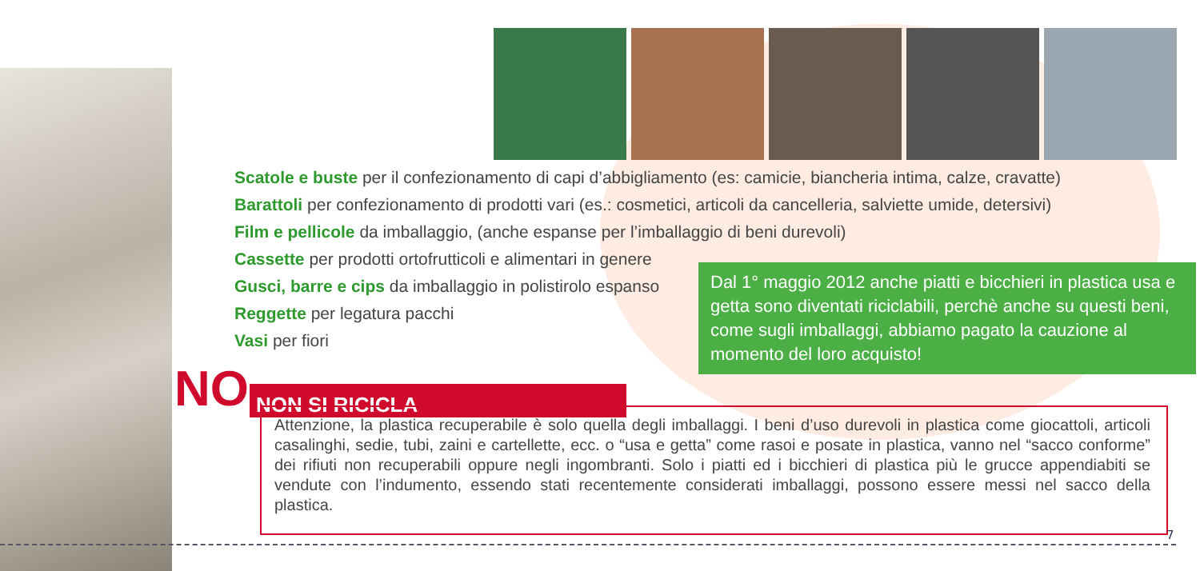Scatole e buste per il confezionamento di capi d’abbigliamento (es: camicie, biancheria intima, calze, cravatte)
Barattoli per confezionamento di prodotti vari (es.: cosmetici, articoli da cancelleria, salviette umide, detersivi)
Film e pellicole da imballaggio, (anche espanse per l’imballaggio di beni durevoli)
Cassette per prodotti ortofrutticoli e alimentari in genere
Gusci, barre e cips da imballaggio in polistirolo espanso
Reggette per legatura pacchi
Vasi per fiori
Dal 1° maggio 2012 anche piatti e bicchieri in plastica usa e getta sono diventati riciclabili, perchè anche su questi beni, come sugli imballaggi, abbiamo pagato la cauzione al momento del loro acquisto!
NO NON SI RICICLA
Attenzione, la plastica recuperabile è solo quella degli imballaggi. I beni d’uso durevoli in plastica come giocattoli, articoli casalinghi, sedie, tubi, zaini e cartellette, ecc. o “usa e getta” come rasoi e posate in plastica, vanno nel “sacco conforme” dei rifiuti non recuperabili oppure negli ingombranti. Solo i piatti ed i bicchieri di plastica più le grucce appendiabiti se vendute con l’indumento, essendo stati recentemente considerati imballaggi, possono essere messi nel sacco della plastica.
7